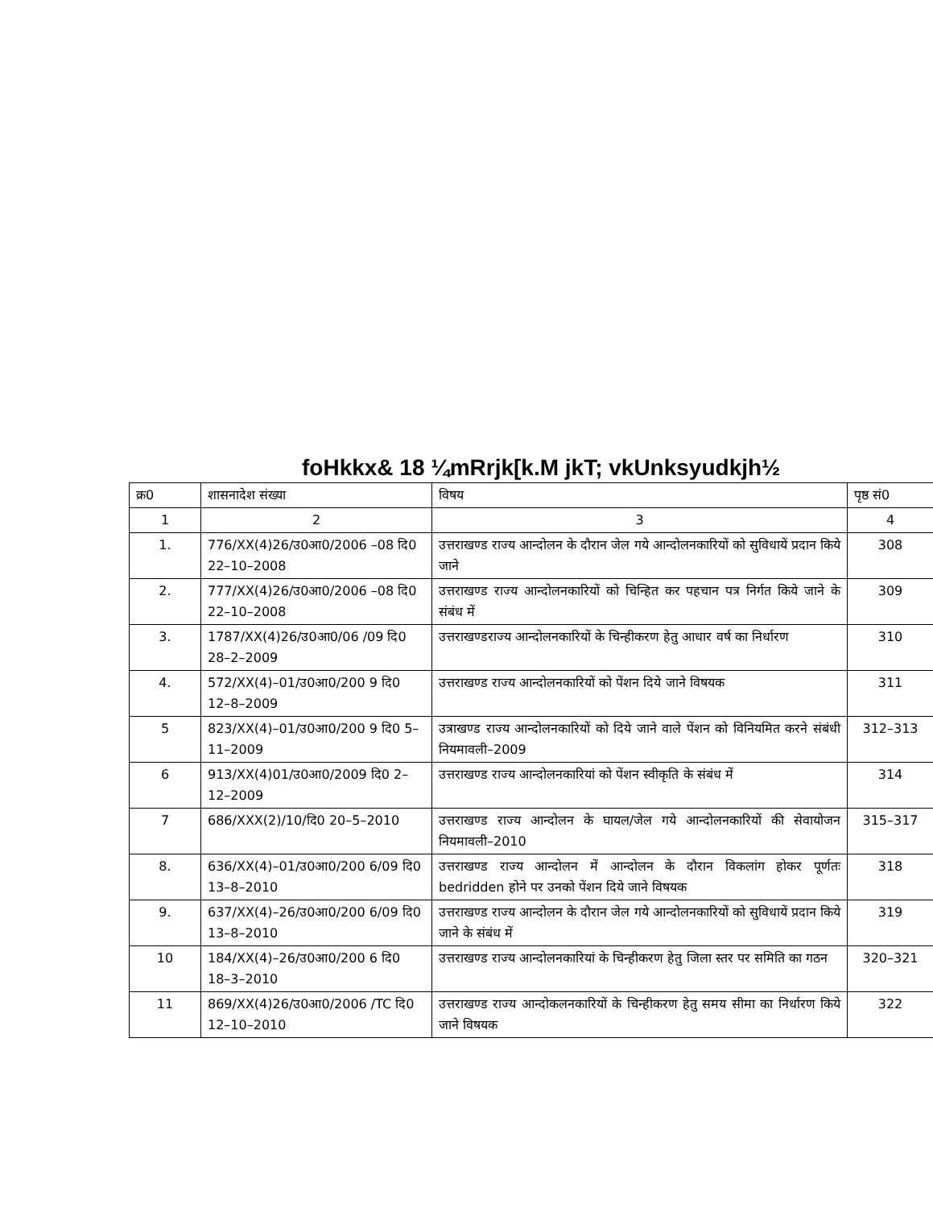foHkkx& 18 ¼mRrjk[k.M jkT; vkUnksyudkjh½
| क्र0 | शासनादेश संख्या | विषय | पृष्ठ सं0 |
| --- | --- | --- | --- |
| 1 | 2 | 3 | 4 |
| 1. | 776/XX(4)26/उ0आ0/2006 –08 दि0 22–10–2008 | उत्तराखण्ड राज्य आन्दोलन के दौरान जेल गये आन्दोलनकारियों को सुविधायें प्रदान किये जाने | 308 |
| 2. | 777/XX(4)26/उ0आ0/2006 –08 दि0 22–10–2008 | उत्तराखण्ड राज्य आन्दोलनकारियों को चिन्हित कर पहचान पत्र निर्गत किये जाने के संबंध में | 309 |
| 3. | 1787/XX(4)26/उ0आ0/06 /09 दि0 28–2–2009 | उत्तराखण्डराज्य आन्दोलनकारियों के चिन्हीकरण हेतु आधार वर्ष का निर्धारण | 310 |
| 4. | 572/XX(4)–01/उ0आ0/200 9 दि0 12–8–2009 | उत्तराखण्ड राज्य आन्दोलनकारियों को पेंशन दिये जाने विषयक | 311 |
| 5 | 823/XX(4)–01/उ0आ0/200 9 दि0 5–11–2009 | उत्राखण्ड राज्य आन्दोलनकारियों को दिये जाने वाले पेंशन को विनियमित करने संबंधी नियमावली–2009 | 312–313 |
| 6 | 913/XX(4)01/उ0आ0/2009 दि0 2–12–2009 | उत्तराखण्ड राज्य आन्दोलनकारियां को पेंशन स्वीकृति के संबंध में | 314 |
| 7 | 686/XXX(2)/10/दि0 20–5–2010 | उत्तराखण्ड राज्य आन्दोलन के घायल/जेल गये आन्दोलनकारियों की सेवायोजन नियमावली–2010 | 315–317 |
| 8. | 636/XX(4)–01/उ0आ0/200 6/09 दि0 13–8–2010 | उत्तराखण्ड राज्य आन्दोलन में आन्दोलन के दौरान विकलांग होकर पूर्णतः bedridden होने पर उनको पेंशन दिये जाने विषयक | 318 |
| 9. | 637/XX(4)–26/उ0आ0/200 6/09 दि0 13–8–2010 | उत्तराखण्ड राज्य आन्दोलन के दौरान जेल गये आन्दोलनकारियों को सुविधायें प्रदान किये जाने के संबंध में | 319 |
| 10 | 184/XX(4)–26/उ0आ0/200 6 दि0 18–3–2010 | उत्तराखण्ड राज्य आन्दोलनकारियां के चिन्हीकरण हेतु जिला स्तर पर समिति का गठन | 320–321 |
| 11 | 869/XX(4)26/उ0आ0/2006 /TC दि0 12–10–2010 | उत्तराखण्ड राज्य आन्दोकलनकारियों के चिन्हीकरण हेतु समय सीमा का निर्धारण किये जाने विषयक | 322 |